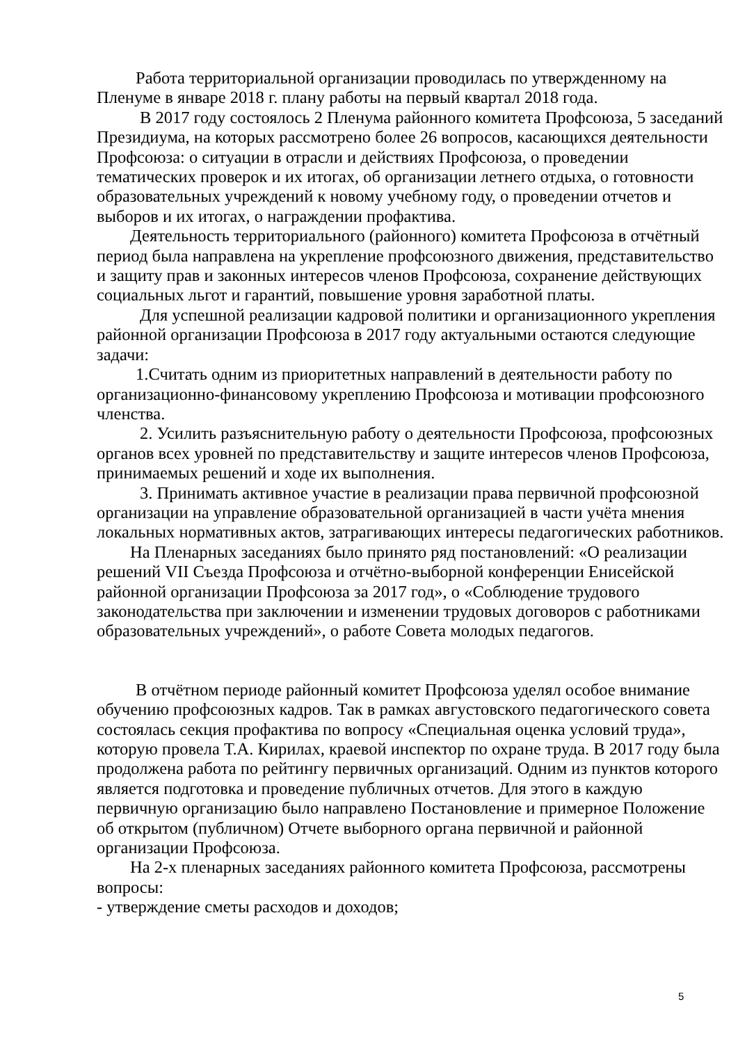Работа территориальной организации проводилась по утвержденному на Пленуме в январе 2018 г. плану работы на первый квартал 2018 года.
В 2017 году состоялось 2 Пленума районного комитета Профсоюза, 5 заседаний Президиума, на которых рассмотрено более 26 вопросов, касающихся деятельности Профсоюза: о ситуации в отрасли и действиях Профсоюза, о проведении тематических проверок и их итогах, об организации летнего отдыха, о готовности образовательных учреждений к новому учебному году, о проведении отчетов и выборов и их итогах, о награждении профактива.
Деятельность территориального (районного) комитета Профсоюза в отчётный период была направлена на укрепление профсоюзного движения, представительство и защиту прав и законных интересов членов Профсоюза, сохранение действующих социальных льгот и гарантий, повышение уровня заработной платы.
Для успешной реализации кадровой политики и организационного укрепления районной организации Профсоюза в 2017 году актуальными остаются следующие задачи:
1.Считать одним из приоритетных направлений в деятельности работу по организационно-финансовому укреплению Профсоюза и мотивации профсоюзного членства.
2. Усилить разъяснительную работу о деятельности Профсоюза, профсоюзных органов всех уровней по представительству и защите интересов членов Профсоюза, принимаемых решений и ходе их выполнения.
3. Принимать активное участие в реализации права первичной профсоюзной организации на управление образовательной организацией в части учёта мнения локальных нормативных актов, затрагивающих интересы педагогических работников.
На Пленарных заседаниях было принято ряд постановлений: «О реализации решений VII Съезда Профсоюза и отчётно-выборной конференции Енисейской районной организации Профсоюза за 2017 год», о «Соблюдение трудового законодательства при заключении и изменении трудовых договоров с работниками образовательных учреждений», о работе Совета молодых педагогов.
В отчётном периоде районный комитет Профсоюза уделял особое внимание обучению профсоюзных кадров. Так в рамках августовского педагогического совета состоялась секция профактива по вопросу «Специальная оценка условий труда», которую провела Т.А. Кирилах, краевой инспектор по охране труда. В 2017 году была продолжена работа по рейтингу первичных организаций. Одним из пунктов которого является подготовка и проведение публичных отчетов. Для этого в каждую первичную организацию было направлено Постановление и примерное Положение об открытом (публичном) Отчете выборного органа первичной и районной организации Профсоюза.
На 2-х пленарных заседаниях районного комитета Профсоюза, рассмотрены вопросы:
- утверждение сметы расходов и доходов;
5